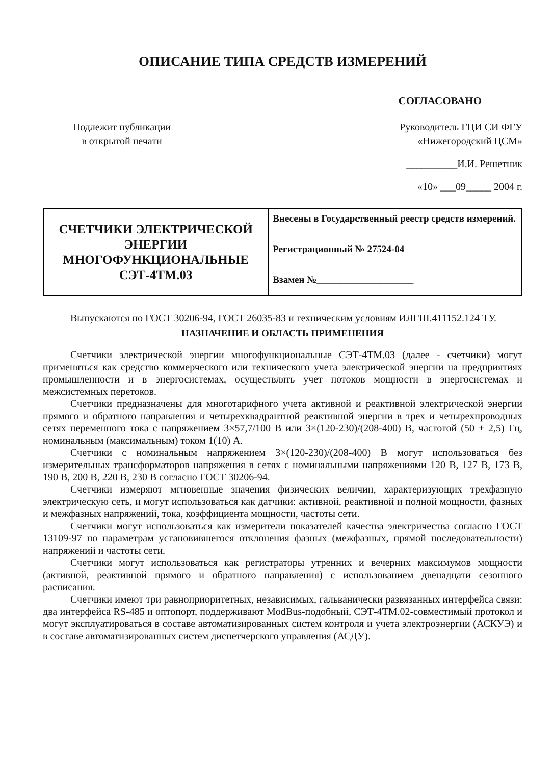ОПИСАНИЕ ТИПА СРЕДСТВ ИЗМЕРЕНИЙ
СОГЛАСОВАНО
Подлежит публикации
в открытой печати
Руководитель ГЦИ СИ ФГУ
«Нижегородский ЦСМ»
__________И.И. Решетник
«10» ___09_____ 2004 г.
| СЧЕТЧИКИ ЭЛЕКТРИЧЕСКОЙ ЭНЕРГИИ МНОГОФУНКЦИОНАЛЬНЫЕ СЭТ-4ТМ.03 | Внесены в Государственный реестр средств измерений. Регистрационный № 27524-04 Взамен №____________________ |
Выпускаются по ГОСТ 30206-94, ГОСТ 26035-83 и техническим условиям ИЛГШ.411152.124 ТУ.
НАЗНАЧЕНИЕ И ОБЛАСТЬ ПРИМЕНЕНИЯ
Счетчики электрической энергии многофункциональные СЭТ-4ТМ.03 (далее - счетчики) могут применяться как средство коммерческого или технического учета электрической энергии на предприятиях промышленности и в энергосистемах, осуществлять учет потоков мощности в энергосистемах и межсистемных перетоков.
Счетчики предназначены для многотарифного учета активной и реактивной электрической энергии прямого и обратного направления и четырехквадрантной реактивной энергии в трех и четырехпроводных сетях переменного тока с напряжением 3×57,7/100 В или 3×(120-230)/(208-400) В, частотой (50 ± 2,5) Гц, номинальным (максимальным) током 1(10) А.
Счетчики с номинальным напряжением 3×(120-230)/(208-400) В могут использоваться без измерительных трансформаторов напряжения в сетях с номинальными напряжениями 120 В, 127 В, 173 В, 190 В, 200 В, 220 В, 230 В согласно ГОСТ 30206-94.
Счетчики измеряют мгновенные значения физических величин, характеризующих трехфазную электрическую сеть, и могут использоваться как датчики: активной, реактивной и полной мощности, фазных и межфазных напряжений, тока, коэффициента мощности, частоты сети.
Счетчики могут использоваться как измерители показателей качества электричества согласно ГОСТ 13109-97 по параметрам установившегося отклонения фазных (межфазных, прямой последовательности) напряжений и частоты сети.
Счетчики могут использоваться как регистраторы утренних и вечерних максимумов мощности (активной, реактивной прямого и обратного направления) с использованием двенадцати сезонного расписания.
Счетчики имеют три равноприоритетных, независимых, гальванически развязанных интерфейса связи: два интерфейса RS-485 и оптопорт, поддерживают ModBus-подобный, СЭТ-4ТМ.02-совместимый протокол и могут эксплуатироваться в составе автоматизированных систем контроля и учета электроэнергии (АСКУЭ) и в составе автоматизированных систем диспетчерского управления (АСДУ).